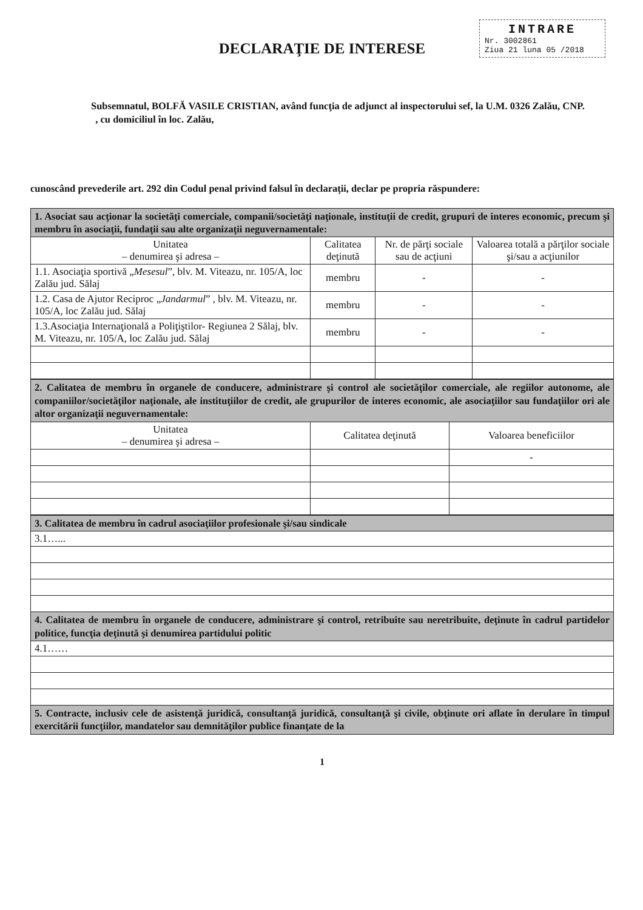INTRARE
Nr. 3002861
Ziua 21 luna 05 /2018
DECLARAŢIE DE INTERESE
Subsemnatul, BOLFĂ VASILE CRISTIAN, având funcţia de adjunct al inspectorului sef, la U.M. 0326 Zalău, CNP. , cu domiciliul în loc. Zalău,
cunoscând prevederile art. 292 din Codul penal privind falsul în declaraţii, declar pe propria răspundere:
| 1. Asociat sau acţionar la societăţi comerciale, companii/societăţi naţionale, instituţii de credit, grupuri de interes economic, precum şi membru în asociaţii, fundaţii sau alte organizaţii neguvernamentale: | | | |
| Unitatea – denumirea şi adresa – | Calitatea deţinută | Nr. de părţi sociale sau de acţiuni | Valoarea totală a părţilor sociale şi/sau a acţiunilor |
| 1.1. Asociaţia sportivă „ Mesesul ”, blv. M. Viteazu, nr. 105/A, loc Zalău jud. Sălaj | membru | - | - |
| 1.2. Casa de Ajutor Reciproc „ Jandarmul ” , blv. M. Viteazu, nr. 105/A, loc Zalău jud. Sălaj | membru | - | - |
| 1.3.Asociaţia Internaţională a Poliţiştilor- Regiunea 2 Sălaj, blv. M. Viteazu, nr. 105/A, loc Zalău jud. Sălaj | membru | - | - |
| 2. Calitatea de membru în organele de conducere, administrare şi control ale societăţilor comerciale, ale regiilor autonome, ale companiilor/societăţilor naţionale, ale instituţiilor de credit, ale grupurilor de interes economic, ale asociaţiilor sau fundaţiilor ori ale altor organizaţii neguvernamentale: | | |
| Unitatea – denumirea şi adresa – | Calitatea deţinută | Valoarea beneficiilor |
| | | - |
| 3. Calitatea de membru în cadrul asociaţiilor profesionale şi/sau sindicale |
| 3.1…... |
| 4. Calitatea de membru în organele de conducere, administrare şi control, retribuite sau neretribuite, deţinute în cadrul partidelor politice, funcţia deţinută şi denumirea partidului politic |
| 4.1…… |
| 5. Contracte, inclusiv cele de asistenţă juridică, consultanţă juridică, consultanţă şi civile, obţinute ori aflate în derulare în timpul exercitării funcţiilor, mandatelor sau demnităţilor publice finanţate de la |
1